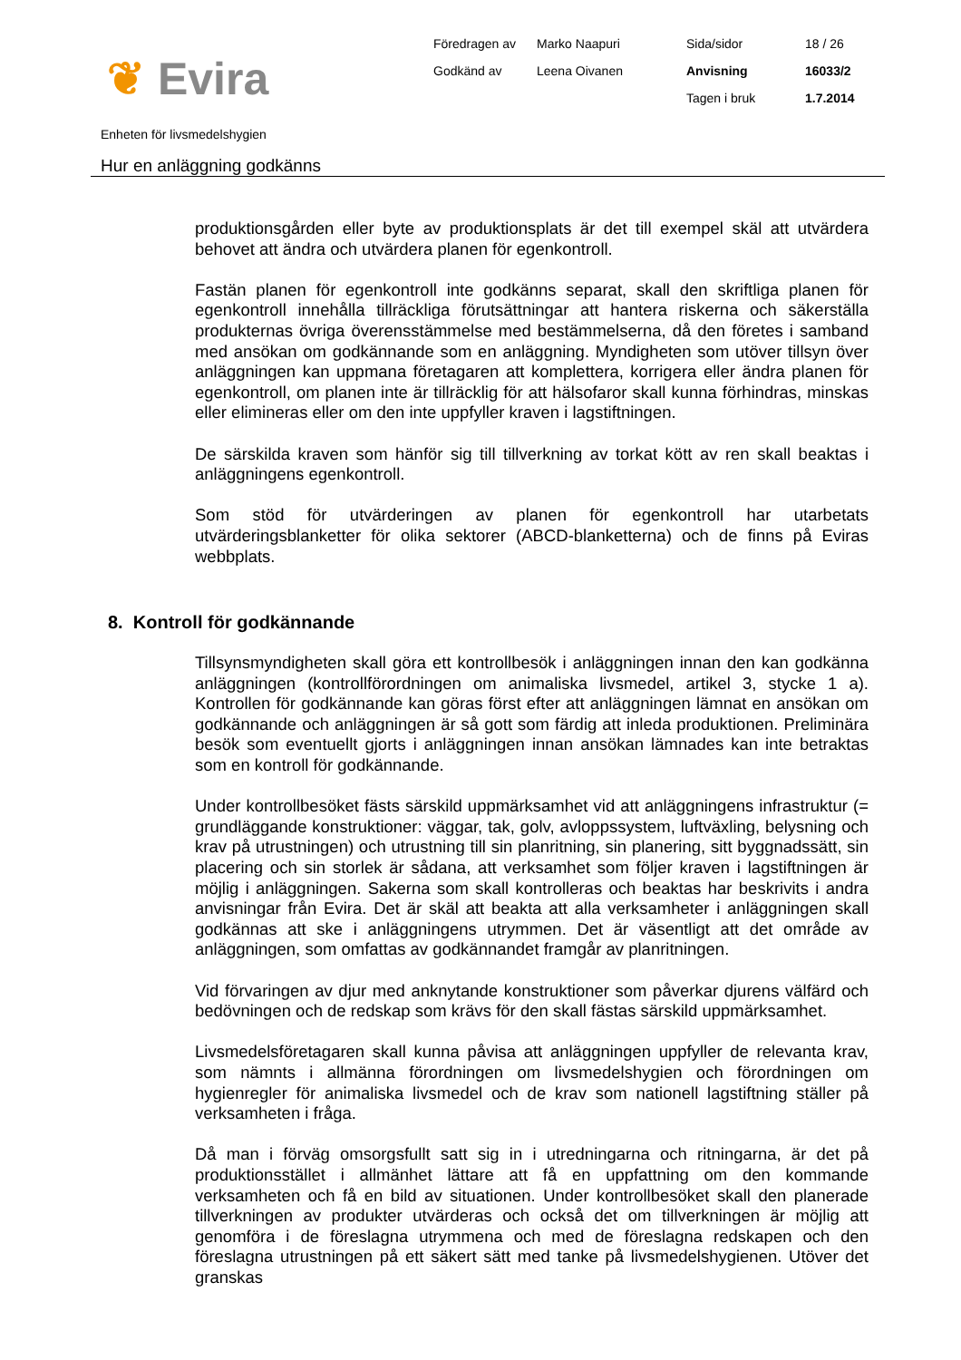❦ Evira
Föredragen av
Marko Naapuri
Sida/sidor
18 / 26
Godkänd av
Leena Oivanen
Anvisning
16033/2
Tagen i bruk
1.7.2014
Enheten för livsmedelshygien
Hur en anläggning godkänns
produktionsgården eller byte av produktionsplats är det till exempel skäl att utvärdera behovet att ändra och utvärdera planen för egenkontroll.
Fastän planen för egenkontroll inte godkänns separat, skall den skriftliga planen för egenkontroll innehålla tillräckliga förutsättningar att hantera riskerna och säkerställa produkternas övriga överensstämmelse med bestämmelserna, då den företes i samband med ansökan om godkännande som en anläggning. Myndigheten som utöver tillsyn över anläggningen kan uppmana företagaren att komplettera, korrigera eller ändra planen för egenkontroll, om planen inte är tillräcklig för att hälsofaror skall kunna förhindras, minskas eller elimineras eller om den inte uppfyller kraven i lagstiftningen.
De särskilda kraven som hänför sig till tillverkning av torkat kött av ren skall beaktas i anläggningens egenkontroll.
Som stöd för utvärderingen av planen för egenkontroll har utarbetats utvärderingsblanketter för olika sektorer (ABCD-blanketterna) och de finns på Eviras webbplats.
8. Kontroll för godkännande
Tillsynsmyndigheten skall göra ett kontrollbesök i anläggningen innan den kan godkänna anläggningen (kontrollförordningen om animaliska livsmedel, artikel 3, stycke 1 a). Kontrollen för godkännande kan göras först efter att anläggningen lämnat en ansökan om godkännande och anläggningen är så gott som färdig att inleda produktionen. Preliminära besök som eventuellt gjorts i anläggningen innan ansökan lämnades kan inte betraktas som en kontroll för godkännande.
Under kontrollbesöket fästs särskild uppmärksamhet vid att anläggningens infrastruktur (= grundläggande konstruktioner: väggar, tak, golv, avloppssystem, luftväxling, belysning och krav på utrustningen) och utrustning till sin planritning, sin planering, sitt byggnadssätt, sin placering och sin storlek är sådana, att verksamhet som följer kraven i lagstiftningen är möjlig i anläggningen. Sakerna som skall kontrolleras och beaktas har beskrivits i andra anvisningar från Evira. Det är skäl att beakta att alla verksamheter i anläggningen skall godkännas att ske i anläggningens utrymmen. Det är väsentligt att det område av anläggningen, som omfattas av godkännandet framgår av planritningen.
Vid förvaringen av djur med anknytande konstruktioner som påverkar djurens välfärd och bedövningen och de redskap som krävs för den skall fästas särskild uppmärksamhet.
Livsmedelsföretagaren skall kunna påvisa att anläggningen uppfyller de relevanta krav, som nämnts i allmänna förordningen om livsmedelshygien och förordningen om hygienregler för animaliska livsmedel och de krav som nationell lagstiftning ställer på verksamheten i fråga.
Då man i förväg omsorgsfullt satt sig in i utredningarna och ritningarna, är det på produktionsstället i allmänhet lättare att få en uppfattning om den kommande verksamheten och få en bild av situationen. Under kontrollbesöket skall den planerade tillverkningen av produkter utvärderas och också det om tillverkningen är möjlig att genomföra i de föreslagna utrymmena och med de föreslagna redskapen och den föreslagna utrustningen på ett säkert sätt med tanke på livsmedelshygienen. Utöver det granskas